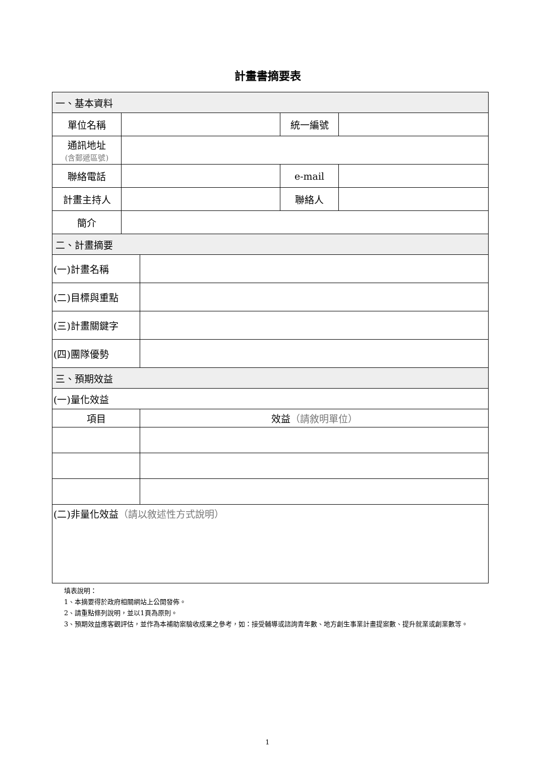計畫書摘要表
| 一、基本資料 | | | | |
| 單位名稱 | | | 統一編號 | |
| 通訊地址 (含郵遞區號) | | | | |
| 聯絡電話 | | | e-mail | |
| 計畫主持人 | | | 聯絡人 | |
| 簡介 | | | | |
| 二、計畫摘要 | | | | |
| (一)計畫名稱 | | | | |
| (二)目標與重點 | | | | |
| (三)計畫關鍵字 | | | | |
| (四)團隊優勢 | | | | |
| 三、預期效益 | | | | |
| (一)量化效益 | | | | |
| 項目 | | 效益 （請敘明單位） | | |
| (二)非量化效益 （請以敘述性方式說明） | | | | |
填表說明：
1、本摘要得於政府相關網站上公開發佈。
2、請重點條列說明，並以1頁為原則。
3、預期效益應客觀評估，並作為本補助案驗收成果之參考，如：接受輔導或諮詢青年數、地方創生事業計畫提案數、提升就業或創業數等。
1